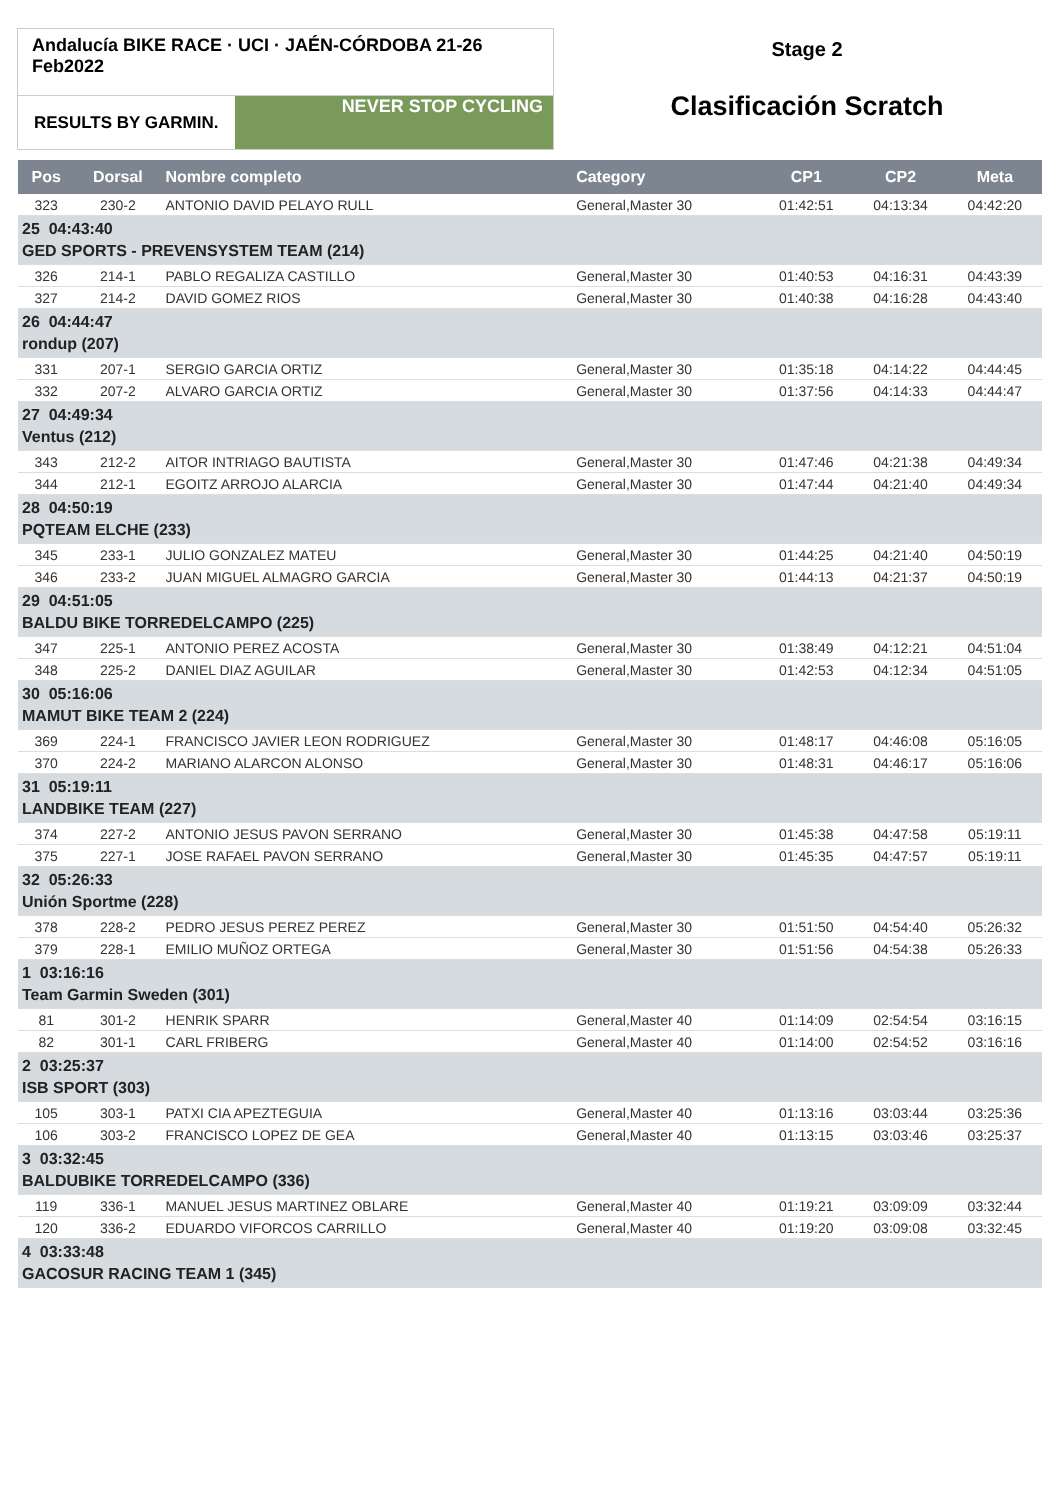Andalucía BIKE RACE · UCI · JAÉN-CÓRDOBA 21-26 Feb2022
RESULTS BY GARMIN.
NEVER STOP CYCLING
Stage 2
Clasificación Scratch
| Pos | Dorsal | Nombre completo | Category | CP1 | CP2 | Meta |
| --- | --- | --- | --- | --- | --- | --- |
| 323 | 230-2 | ANTONIO DAVID PELAYO RULL | General,Master 30 | 01:42:51 | 04:13:34 | 04:42:20 |
| 25 04:43:40 GED SPORTS - PREVENSYSTEM TEAM (214) | | | | | | |
| 326 | 214-1 | PABLO REGALIZA CASTILLO | General,Master 30 | 01:40:53 | 04:16:31 | 04:43:39 |
| 327 | 214-2 | DAVID GOMEZ RIOS | General,Master 30 | 01:40:38 | 04:16:28 | 04:43:40 |
| 26 04:44:47 rondup (207) | | | | | | |
| 331 | 207-1 | SERGIO GARCIA ORTIZ | General,Master 30 | 01:35:18 | 04:14:22 | 04:44:45 |
| 332 | 207-2 | ALVARO GARCIA ORTIZ | General,Master 30 | 01:37:56 | 04:14:33 | 04:44:47 |
| 27 04:49:34 Ventus (212) | | | | | | |
| 343 | 212-2 | AITOR INTRIAGO BAUTISTA | General,Master 30 | 01:47:46 | 04:21:38 | 04:49:34 |
| 344 | 212-1 | EGOITZ ARROJO ALARCIA | General,Master 30 | 01:47:44 | 04:21:40 | 04:49:34 |
| 28 04:50:19 PQTEAM ELCHE (233) | | | | | | |
| 345 | 233-1 | JULIO GONZALEZ MATEU | General,Master 30 | 01:44:25 | 04:21:40 | 04:50:19 |
| 346 | 233-2 | JUAN MIGUEL ALMAGRO GARCIA | General,Master 30 | 01:44:13 | 04:21:37 | 04:50:19 |
| 29 04:51:05 BALDU BIKE TORREDELCAMPO (225) | | | | | | |
| 347 | 225-1 | ANTONIO PEREZ ACOSTA | General,Master 30 | 01:38:49 | 04:12:21 | 04:51:04 |
| 348 | 225-2 | DANIEL DIAZ AGUILAR | General,Master 30 | 01:42:53 | 04:12:34 | 04:51:05 |
| 30 05:16:06 MAMUT BIKE TEAM 2 (224) | | | | | | |
| 369 | 224-1 | FRANCISCO JAVIER LEON RODRIGUEZ | General,Master 30 | 01:48:17 | 04:46:08 | 05:16:05 |
| 370 | 224-2 | MARIANO ALARCON ALONSO | General,Master 30 | 01:48:31 | 04:46:17 | 05:16:06 |
| 31 05:19:11 LANDBIKE TEAM (227) | | | | | | |
| 374 | 227-2 | ANTONIO JESUS PAVON SERRANO | General,Master 30 | 01:45:38 | 04:47:58 | 05:19:11 |
| 375 | 227-1 | JOSE RAFAEL PAVON SERRANO | General,Master 30 | 01:45:35 | 04:47:57 | 05:19:11 |
| 32 05:26:33 Unión Sportme (228) | | | | | | |
| 378 | 228-2 | PEDRO JESUS PEREZ PEREZ | General,Master 30 | 01:51:50 | 04:54:40 | 05:26:32 |
| 379 | 228-1 | EMILIO MUÑOZ ORTEGA | General,Master 30 | 01:51:56 | 04:54:38 | 05:26:33 |
| 1 03:16:16 Team Garmin Sweden (301) | | | | | | |
| 81 | 301-2 | HENRIK SPARR | General,Master 40 | 01:14:09 | 02:54:54 | 03:16:15 |
| 82 | 301-1 | CARL FRIBERG | General,Master 40 | 01:14:00 | 02:54:52 | 03:16:16 |
| 2 03:25:37 ISB SPORT (303) | | | | | | |
| 105 | 303-1 | PATXI CIA APEZTEGUIA | General,Master 40 | 01:13:16 | 03:03:44 | 03:25:36 |
| 106 | 303-2 | FRANCISCO LOPEZ DE GEA | General,Master 40 | 01:13:15 | 03:03:46 | 03:25:37 |
| 3 03:32:45 BALDUBIKE TORREDELCAMPO (336) | | | | | | |
| 119 | 336-1 | MANUEL JESUS MARTINEZ OBLARE | General,Master 40 | 01:19:21 | 03:09:09 | 03:32:44 |
| 120 | 336-2 | EDUARDO VIFORCOS CARRILLO | General,Master 40 | 01:19:20 | 03:09:08 | 03:32:45 |
| 4 03:33:48 GACOSUR RACING TEAM 1 (345) | | | | | | |